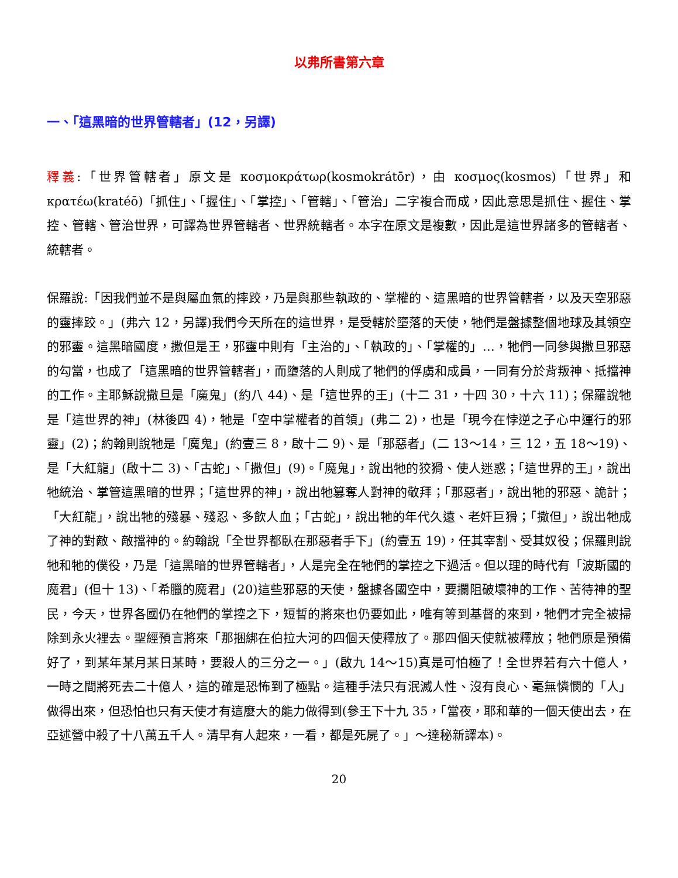以弗所書第六章
一、「這黑暗的世界管轄者」(12，另譯)
釋義:「世界管轄者」原文是 κοσμοκράτωρ(kosmokrátōr)，由 κοσμος(kosmos)「世界」和 κρατέω(kratéō)「抓住」、「握住」、「掌控」、「管轄」、「管治」二字複合而成，因此意思是抓住、握住、掌控、管轄、管治世界，可譯為世界管轄者、世界統轄者。本字在原文是複數，因此是這世界諸多的管轄者、統轄者。
保羅說:「因我們並不是與屬血氣的摔跤，乃是與那些執政的、掌權的、這黑暗的世界管轄者，以及天空邪惡的靈摔跤。」(弗六 12，另譯)我們今天所在的這世界，是受轄於墮落的天使，牠們是盤據整個地球及其領空的邪靈。這黑暗國度，撒但是王，邪靈中則有「主治的」、「執政的」、「掌權的」…，牠們一同參與撒旦邪惡的勾當，也成了「這黑暗的世界管轄者」，而墮落的人則成了牠們的俘虜和成員，一同有分於背叛神、抵擋神的工作。主耶穌說撒旦是「魔鬼」(約八 44)、是「這世界的王」(十二 31，十四 30，十六 11)；保羅說牠是「這世界的神」(林後四 4)，牠是「空中掌權者的首領」(弗二 2)，也是「現今在悖逆之子心中運行的邪靈」(2)；約翰則說牠是「魔鬼」(約壹三 8，啟十二 9)、是「那惡者」(二 13～14，三 12，五 18～19)、是「大紅龍」(啟十二 3)、「古蛇」、「撒但」(9)。「魔鬼」，說出牠的狡猾、使人迷惑；「這世界的王」，說出牠統治、掌管這黑暗的世界；「這世界的神」，說出牠篡奪人對神的敬拜；「那惡者」，說出牠的邪惡、詭計；「大紅龍」，說出牠的殘暴、殘忍、多飲人血；「古蛇」，說出牠的年代久遠、老奸巨猾；「撒但」，說出牠成了神的對敵、敵擋神的。約翰說「全世界都臥在那惡者手下」(約壹五 19)，任其宰割、受其奴役；保羅則說牠和牠的僕役，乃是「這黑暗的世界管轄者」，人是完全在牠們的掌控之下過活。但以理的時代有「波斯國的魔君」(但十 13)、「希臘的魔君」(20)這些邪惡的天使，盤據各國空中，要攔阻破壞神的工作、苦待神的聖民，今天，世界各國仍在牠們的掌控之下，短暫的將來也仍要如此，唯有等到基督的來到，牠們才完全被掃除到永火裡去。聖經預言將來「那捆綁在伯拉大河的四個天使釋放了。那四個天使就被釋放；牠們原是預備好了，到某年某月某日某時，要殺人的三分之一。」(啟九 14～15)真是可怕極了！全世界若有六十億人，一時之間將死去二十億人，這的確是恐怖到了極點。這種手法只有泯滅人性、沒有良心、毫無憐憫的「人」做得出來，但恐怕也只有天使才有這麼大的能力做得到(參王下十九 35，「當夜，耶和華的一個天使出去，在亞述營中殺了十八萬五千人。清早有人起來，一看，都是死屍了。」～達秘新譯本)。
20